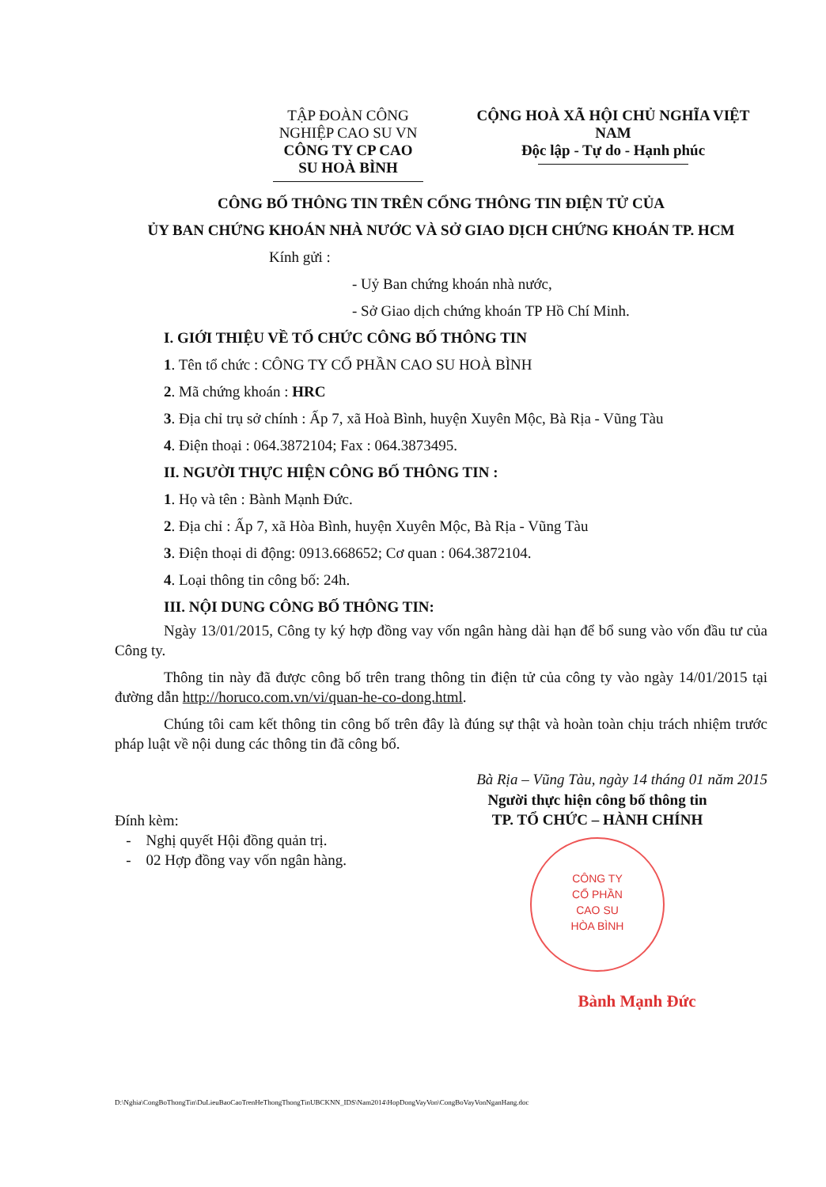TẬP ĐOÀN CÔNG NGHIỆP CAO SU VN
CÔNG TY CP CAO SU HOÀ BÌNH
CỘNG HOÀ XÃ HỘI CHỦ NGHĨA VIỆT NAM
Độc lập - Tự do - Hạnh phúc
CÔNG BỐ THÔNG TIN TRÊN CỔNG THÔNG TIN ĐIỆN TỬ CỦA
ỦY BAN CHỨNG KHOÁN NHÀ NƯỚC VÀ SỞ GIAO DỊCH CHỨNG KHOÁN TP. HCM
Kính gửi :
- Uỷ Ban chứng khoán nhà nước,
- Sở Giao dịch chứng khoán TP Hồ Chí Minh.
I. GIỚI THIỆU VỀ TỔ CHỨC CÔNG BỐ THÔNG TIN
1. Tên tổ chức : CÔNG TY CỔ PHẦN CAO SU HOÀ BÌNH
2. Mã chứng khoán : HRC
3. Địa chỉ trụ sở chính : Ấp 7, xã Hoà Bình, huyện Xuyên Mộc, Bà Rịa - Vũng Tàu
4. Điện thoại : 064.3872104; Fax : 064.3873495.
II. NGƯỜI THỰC HIỆN CÔNG BỐ THÔNG TIN :
1. Họ và tên : Bành Mạnh Đức.
2. Địa chỉ : Ấp 7, xã Hòa Bình, huyện Xuyên Mộc, Bà Rịa - Vũng Tàu
3. Điện thoại di động: 0913.668652; Cơ quan : 064.3872104.
4. Loại thông tin công bố: 24h.
III. NỘI DUNG CÔNG BỐ THÔNG TIN:
Ngày 13/01/2015, Công ty ký hợp đồng vay vốn ngân hàng dài hạn để bổ sung vào vốn đầu tư của Công ty.
Thông tin này đã được công bố trên trang thông tin điện tử của công ty vào ngày 14/01/2015 tại đường dẫn http://horuco.com.vn/vi/quan-he-co-dong.html.
Chúng tôi cam kết thông tin công bố trên đây là đúng sự thật và hoàn toàn chịu trách nhiệm trước pháp luật về nội dung các thông tin đã công bố.
Bà Rịa – Vũng Tàu, ngày 14 tháng 01 năm 2015
Đính kèm:
- Nghị quyết Hội đồng quản trị.
- 02 Hợp đồng vay vốn ngân hàng.
Người thực hiện công bố thông tin
TP. TỔ CHỨC – HÀNH CHÍNH
CÔNG TY
CỔ PHẦN
CAO SU
HÒA BÌNH
Bành Mạnh Đức
D:\Nghia\CongBoThongTin\DuLieuBaoCaoTrenHeThongThongTinUBCKNN_IDS\Nam2014\HopDongVayVon\CongBoVayVonNganHang.doc